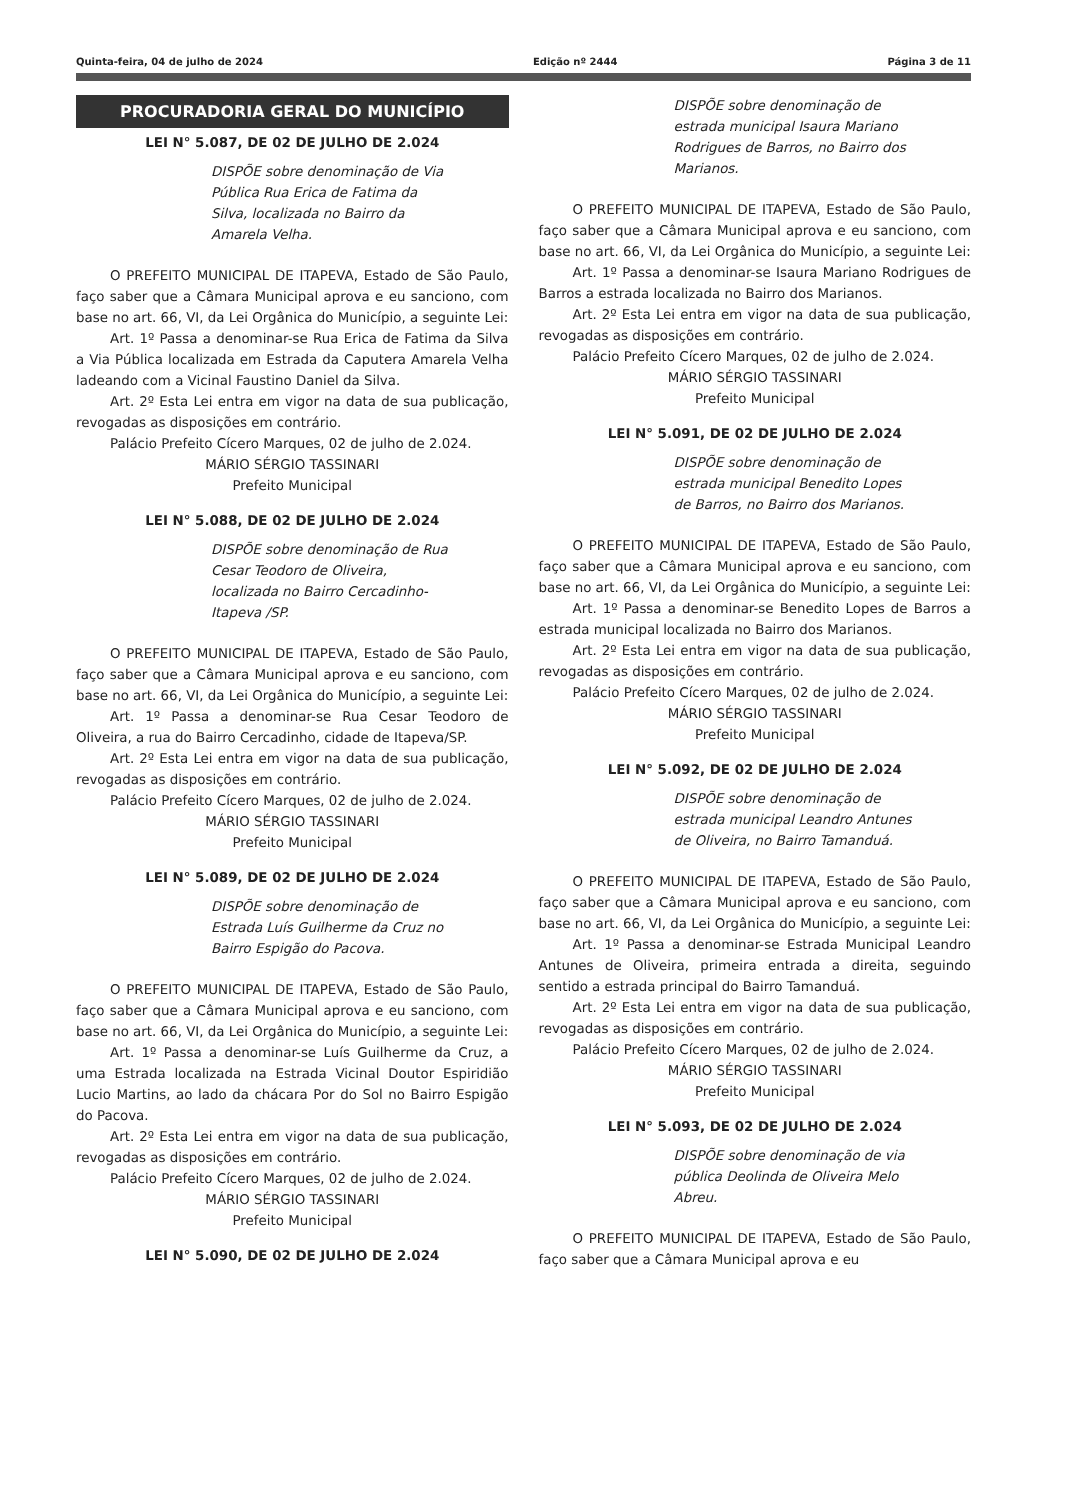Quinta-feira, 04 de julho de 2024 Edição nº 2444 Página 3 de 11
PROCURADORIA GERAL DO MUNICÍPIO
LEI N° 5.087, DE 02 DE JULHO DE 2.024
DISPÕE sobre denominação de Via Pública Rua Erica de Fatima da Silva, localizada no Bairro da Amarela Velha.
O PREFEITO MUNICIPAL DE ITAPEVA, Estado de São Paulo, faço saber que a Câmara Municipal aprova e eu sanciono, com base no art. 66, VI, da Lei Orgânica do Município, a seguinte Lei:
Art. 1º Passa a denominar-se Rua Erica de Fatima da Silva a Via Pública localizada em Estrada da Caputera Amarela Velha ladeando com a Vicinal Faustino Daniel da Silva.
Art. 2º Esta Lei entra em vigor na data de sua publicação, revogadas as disposições em contrário.
Palácio Prefeito Cícero Marques, 02 de julho de 2.024.
MÁRIO SÉRGIO TASSINARI
Prefeito Municipal
LEI N° 5.088, DE 02 DE JULHO DE 2.024
DISPÕE sobre denominação de Rua Cesar Teodoro de Oliveira, localizada no Bairro Cercadinho-Itapeva /SP.
O PREFEITO MUNICIPAL DE ITAPEVA, Estado de São Paulo, faço saber que a Câmara Municipal aprova e eu sanciono, com base no art. 66, VI, da Lei Orgânica do Município, a seguinte Lei:
Art. 1º Passa a denominar-se Rua Cesar Teodoro de Oliveira, a rua do Bairro Cercadinho, cidade de Itapeva/SP.
Art. 2º Esta Lei entra em vigor na data de sua publicação, revogadas as disposições em contrário.
Palácio Prefeito Cícero Marques, 02 de julho de 2.024.
MÁRIO SÉRGIO TASSINARI
Prefeito Municipal
LEI N° 5.089, DE 02 DE JULHO DE 2.024
DISPÕE sobre denominação de Estrada Luís Guilherme da Cruz no Bairro Espigão do Pacova.
O PREFEITO MUNICIPAL DE ITAPEVA, Estado de São Paulo, faço saber que a Câmara Municipal aprova e eu sanciono, com base no art. 66, VI, da Lei Orgânica do Município, a seguinte Lei:
Art. 1º Passa a denominar-se Luís Guilherme da Cruz, a uma Estrada localizada na Estrada Vicinal Doutor Espiridião Lucio Martins, ao lado da chácara Por do Sol no Bairro Espigão do Pacova.
Art. 2º Esta Lei entra em vigor na data de sua publicação, revogadas as disposições em contrário.
Palácio Prefeito Cícero Marques, 02 de julho de 2.024.
MÁRIO SÉRGIO TASSINARI
Prefeito Municipal
LEI N° 5.090, DE 02 DE JULHO DE 2.024
DISPÕE sobre denominação de estrada municipal Isaura Mariano Rodrigues de Barros, no Bairro dos Marianos.
O PREFEITO MUNICIPAL DE ITAPEVA, Estado de São Paulo, faço saber que a Câmara Municipal aprova e eu sanciono, com base no art. 66, VI, da Lei Orgânica do Município, a seguinte Lei:
Art. 1º Passa a denominar-se Isaura Mariano Rodrigues de Barros a estrada localizada no Bairro dos Marianos.
Art. 2º Esta Lei entra em vigor na data de sua publicação, revogadas as disposições em contrário.
Palácio Prefeito Cícero Marques, 02 de julho de 2.024.
MÁRIO SÉRGIO TASSINARI
Prefeito Municipal
LEI N° 5.091, DE 02 DE JULHO DE 2.024
DISPÕE sobre denominação de estrada municipal Benedito Lopes de Barros, no Bairro dos Marianos.
O PREFEITO MUNICIPAL DE ITAPEVA, Estado de São Paulo, faço saber que a Câmara Municipal aprova e eu sanciono, com base no art. 66, VI, da Lei Orgânica do Município, a seguinte Lei:
Art. 1º Passa a denominar-se Benedito Lopes de Barros a estrada municipal localizada no Bairro dos Marianos.
Art. 2º Esta Lei entra em vigor na data de sua publicação, revogadas as disposições em contrário.
Palácio Prefeito Cícero Marques, 02 de julho de 2.024.
MÁRIO SÉRGIO TASSINARI
Prefeito Municipal
LEI N° 5.092, DE 02 DE JULHO DE 2.024
DISPÕE sobre denominação de estrada municipal Leandro Antunes de Oliveira, no Bairro Tamanduá.
O PREFEITO MUNICIPAL DE ITAPEVA, Estado de São Paulo, faço saber que a Câmara Municipal aprova e eu sanciono, com base no art. 66, VI, da Lei Orgânica do Município, a seguinte Lei:
Art. 1º Passa a denominar-se Estrada Municipal Leandro Antunes de Oliveira, primeira entrada a direita, seguindo sentido a estrada principal do Bairro Tamanduá.
Art. 2º Esta Lei entra em vigor na data de sua publicação, revogadas as disposições em contrário.
Palácio Prefeito Cícero Marques, 02 de julho de 2.024.
MÁRIO SÉRGIO TASSINARI
Prefeito Municipal
LEI N° 5.093, DE 02 DE JULHO DE 2.024
DISPÕE sobre denominação de via pública Deolinda de Oliveira Melo Abreu.
O PREFEITO MUNICIPAL DE ITAPEVA, Estado de São Paulo, faço saber que a Câmara Municipal aprova e eu